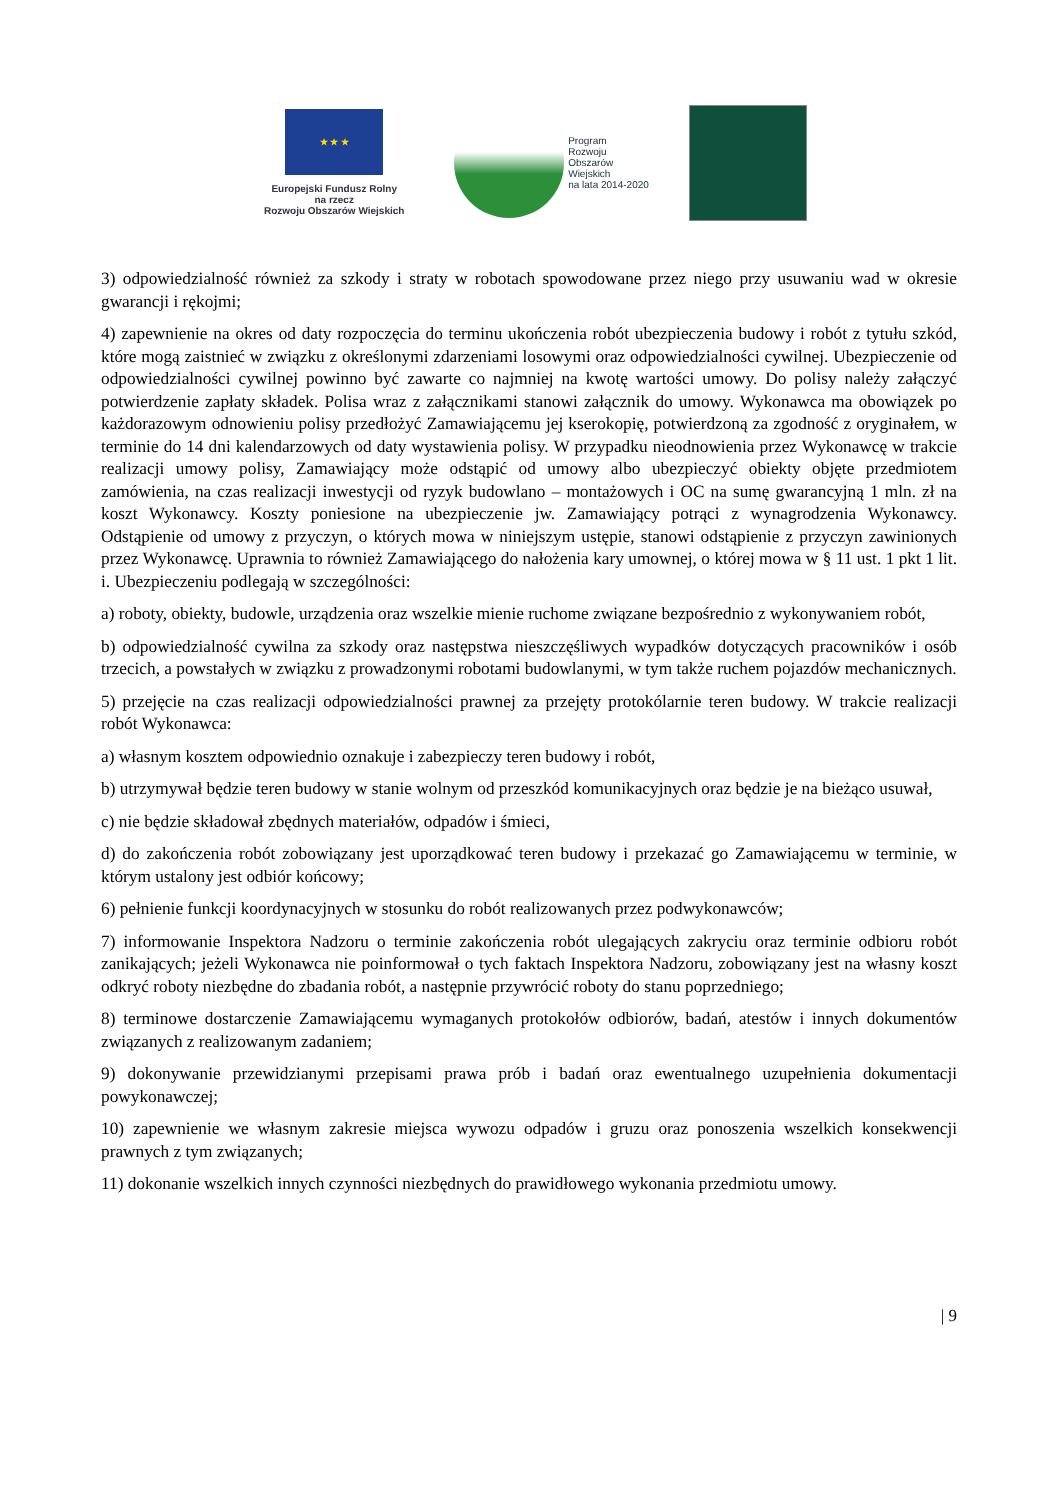★ ★ ★
Europejski Fundusz Rolny
na rzecz
Rozwoju Obszarów Wiejskich
Program
Rozwoju
Obszarów
Wiejskich
na lata 2014-2020
3) odpowiedzialność również za szkody i straty w robotach spowodowane przez niego przy usuwaniu wad w okresie gwarancji i rękojmi;
4) zapewnienie na okres od daty rozpoczęcia do terminu ukończenia robót ubezpieczenia budowy i robót z tytułu szkód, które mogą zaistnieć w związku z określonymi zdarzeniami losowymi oraz odpowiedzialności cywilnej. Ubezpieczenie od odpowiedzialności cywilnej powinno być zawarte co najmniej na kwotę wartości umowy. Do polisy należy załączyć potwierdzenie zapłaty składek. Polisa wraz z załącznikami stanowi załącznik do umowy. Wykonawca ma obowiązek po każdorazowym odnowieniu polisy przedłożyć Zamawiającemu jej kserokopię, potwierdzoną za zgodność z oryginałem, w terminie do 14 dni kalendarzowych od daty wystawienia polisy. W przypadku nieodnowienia przez Wykonawcę w trakcie realizacji umowy polisy, Zamawiający może odstąpić od umowy albo ubezpieczyć obiekty objęte przedmiotem zamówienia, na czas realizacji inwestycji od ryzyk budowlano – montażowych i OC na sumę gwarancyjną 1 mln. zł na koszt Wykonawcy. Koszty poniesione na ubezpieczenie jw. Zamawiający potrąci z wynagrodzenia Wykonawcy. Odstąpienie od umowy z przyczyn, o których mowa w niniejszym ustępie, stanowi odstąpienie z przyczyn zawinionych przez Wykonawcę. Uprawnia to również Zamawiającego do nałożenia kary umownej, o której mowa w § 11 ust. 1 pkt 1 lit. i. Ubezpieczeniu podlegają w szczególności:
a) roboty, obiekty, budowle, urządzenia oraz wszelkie mienie ruchome związane bezpośrednio z wykonywaniem robót,
b) odpowiedzialność cywilna za szkody oraz następstwa nieszczęśliwych wypadków dotyczących pracowników i osób trzecich, a powstałych w związku z prowadzonymi robotami budowlanymi, w tym także ruchem pojazdów mechanicznych.
5) przejęcie na czas realizacji odpowiedzialności prawnej za przejęty protokólarnie teren budowy. W trakcie realizacji robót Wykonawca:
a) własnym kosztem odpowiednio oznakuje i zabezpieczy teren budowy i robót,
b) utrzymywał będzie teren budowy w stanie wolnym od przeszkód komunikacyjnych oraz będzie je na bieżąco usuwał,
c) nie będzie składował zbędnych materiałów, odpadów i śmieci,
d) do zakończenia robót zobowiązany jest uporządkować teren budowy i przekazać go Zamawiającemu w terminie, w którym ustalony jest odbiór końcowy;
6) pełnienie funkcji koordynacyjnych w stosunku do robót realizowanych przez podwykonawców;
7) informowanie Inspektora Nadzoru o terminie zakończenia robót ulegających zakryciu oraz terminie odbioru robót zanikających; jeżeli Wykonawca nie poinformował o tych faktach Inspektora Nadzoru, zobowiązany jest na własny koszt odkryć roboty niezbędne do zbadania robót, a następnie przywrócić roboty do stanu poprzedniego;
8) terminowe dostarczenie Zamawiającemu wymaganych protokołów odbiorów, badań, atestów i innych dokumentów związanych z realizowanym zadaniem;
9) dokonywanie przewidzianymi przepisami prawa prób i badań oraz ewentualnego uzupełnienia dokumentacji powykonawczej;
10) zapewnienie we własnym zakresie miejsca wywozu odpadów i gruzu oraz ponoszenia wszelkich konsekwencji prawnych z tym związanych;
11) dokonanie wszelkich innych czynności niezbędnych do prawidłowego wykonania przedmiotu umowy.
| 9